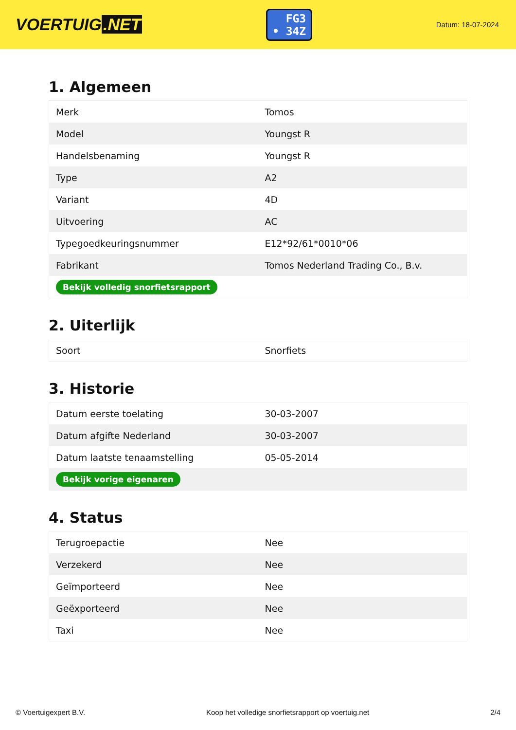VOERTUIG.NET
FG3
• 34Z
Datum: 18-07-2024
1. Algemeen
| Merk | Tomos |
| Model | Youngst R |
| Handelsbenaming | Youngst R |
| Type | A2 |
| Variant | 4D |
| Uitvoering | AC |
| Typegoedkeuringsnummer | E12*92/61*0010*06 |
| Fabrikant | Tomos Nederland Trading Co., B.v. |
| Bekijk volledig snorfietsrapport | |
2. Uiterlijk
| Soort | Snorfiets |
3. Historie
| Datum eerste toelating | 30-03-2007 |
| Datum afgifte Nederland | 30-03-2007 |
| Datum laatste tenaamstelling | 05-05-2014 |
| Bekijk vorige eigenaren | |
4. Status
| Terugroepactie | Nee |
| Verzekerd | Nee |
| Geïmporteerd | Nee |
| Geëxporteerd | Nee |
| Taxi | Nee |
© Voertuigexpert B.V. Koop het volledige snorfietsrapport op voertuig.net 2/4